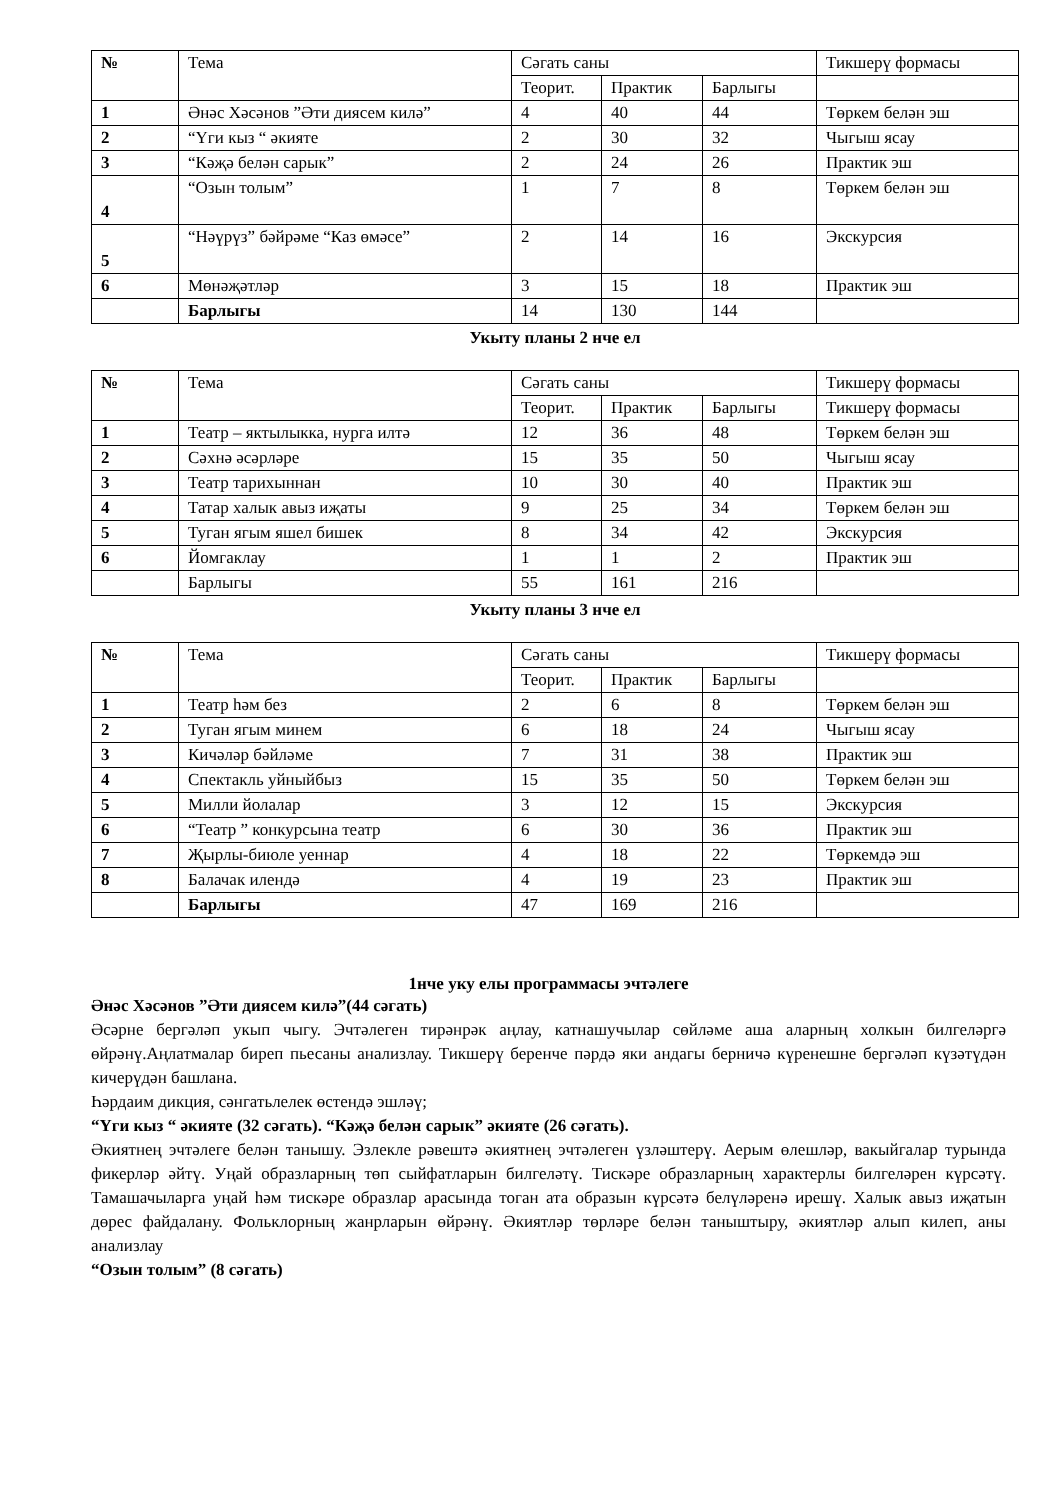| № | Тема | Сәгать саны | | | Тикшерү формасы |
| | | Теорит. | Практик | Барлыгы | |
| 1 | Әнәс Хәсәнов ”Әти диясем килә” | 4 | 40 | 44 | Төркем белән эш |
| 2 | “Үги кыз “ әкияте | 2 | 30 | 32 | Чыгыш ясау |
| 3 | “Кәҗә белән сарык” | 2 | 24 | 26 | Практик эш |
| 4 | “Озын толым” | 1 | 7 | 8 | Төркем белән эш |
| 5 | “Нәүрүз” бәйрәме “Каз өмәсе” | 2 | 14 | 16 | Экскурсия |
| 6 | Мөнәҗәтләр | 3 | 15 | 18 | Практик эш |
| | Барлыгы | 14 | 130 | 144 | |
Укыту планы 2 нче ел
| № | Тема | Сәгать саны | | | Тикшерү формасы |
| | | Теорит. | Практик | Барлыгы | Тикшерү формасы |
| 1 | Театр – яктылыкка, нурга илтә | 12 | 36 | 48 | Төркем белән эш |
| 2 | Сәхнә әсәрләре | 15 | 35 | 50 | Чыгыш ясау |
| 3 | Театр тарихыннан | 10 | 30 | 40 | Практик эш |
| 4 | Татар халык авыз иҗаты | 9 | 25 | 34 | Төркем белән эш |
| 5 | Туган ягым яшел бишек | 8 | 34 | 42 | Экскурсия |
| 6 | Йомгаклау | 1 | 1 | 2 | Практик эш |
| | Барлыгы | 55 | 161 | 216 | |
Укыту планы 3 нче ел
| № | Тема | Сәгать саны | | | Тикшерү формасы |
| | | Теорит. | Практик | Барлыгы | |
| 1 | Театр һәм без | 2 | 6 | 8 | Төркем белән эш |
| 2 | Туган ягым минем | 6 | 18 | 24 | Чыгыш ясау |
| 3 | Кичәләр бәйләме | 7 | 31 | 38 | Практик эш |
| 4 | Спектакль уйныйбыз | 15 | 35 | 50 | Төркем белән эш |
| 5 | Милли йолалар | 3 | 12 | 15 | Экскурсия |
| 6 | “Театр ” конкурсына театр | 6 | 30 | 36 | Практик эш |
| 7 | Җырлы-биюле уеннар | 4 | 18 | 22 | Төркемдә эш |
| 8 | Балачак илендә | 4 | 19 | 23 | Практик эш |
| | Барлыгы | 47 | 169 | 216 | |
1нче уку елы программасы эчтәлеге
Әнәс Хәсәнов ”Әти диясем килә”(44 сәгать)
Әсәрне бергәләп укып чыгу. Эчтәлеген тирәнрәк аңлау, катнашучылар сөйләме аша аларның холкын билгеләргә өйрәнү.Аңлатмалар биреп пьесаны анализлау. Тикшерү беренче пәрдә яки андагы берничә күренешне бергәләп күзәтүдән кичерүдән башлана.
Һәрдаим дикция, сәнгатьлелек өстендә эшләү;
“Үги кыз “ әкияте (32 сәгать). “Кәҗә белән сарык” әкияте (26 сәгать).
Әкиятнең эчтәлеге белән танышу. Эзлекле рәвештә әкиятнең эчтәлеген үзләштерү. Аерым өлешләр, вакыйгалар турында фикерләр әйтү. Уңай образларның төп сыйфатларын билгеләтү. Тискәре образларның характерлы билгеләрен күрсәтү. Тамашачыларга уңай һәм тискәре образлар арасында тоган ата образын күрсәтә белүләренә ирешү. Халык авыз иҗатын дөрес файдалану. Фольклорның жанрларын өйрәнү. Әкиятләр төрләре белән таныштыру, әкиятләр алып килеп, аны анализлау
“Озын толым” (8 сәгать)